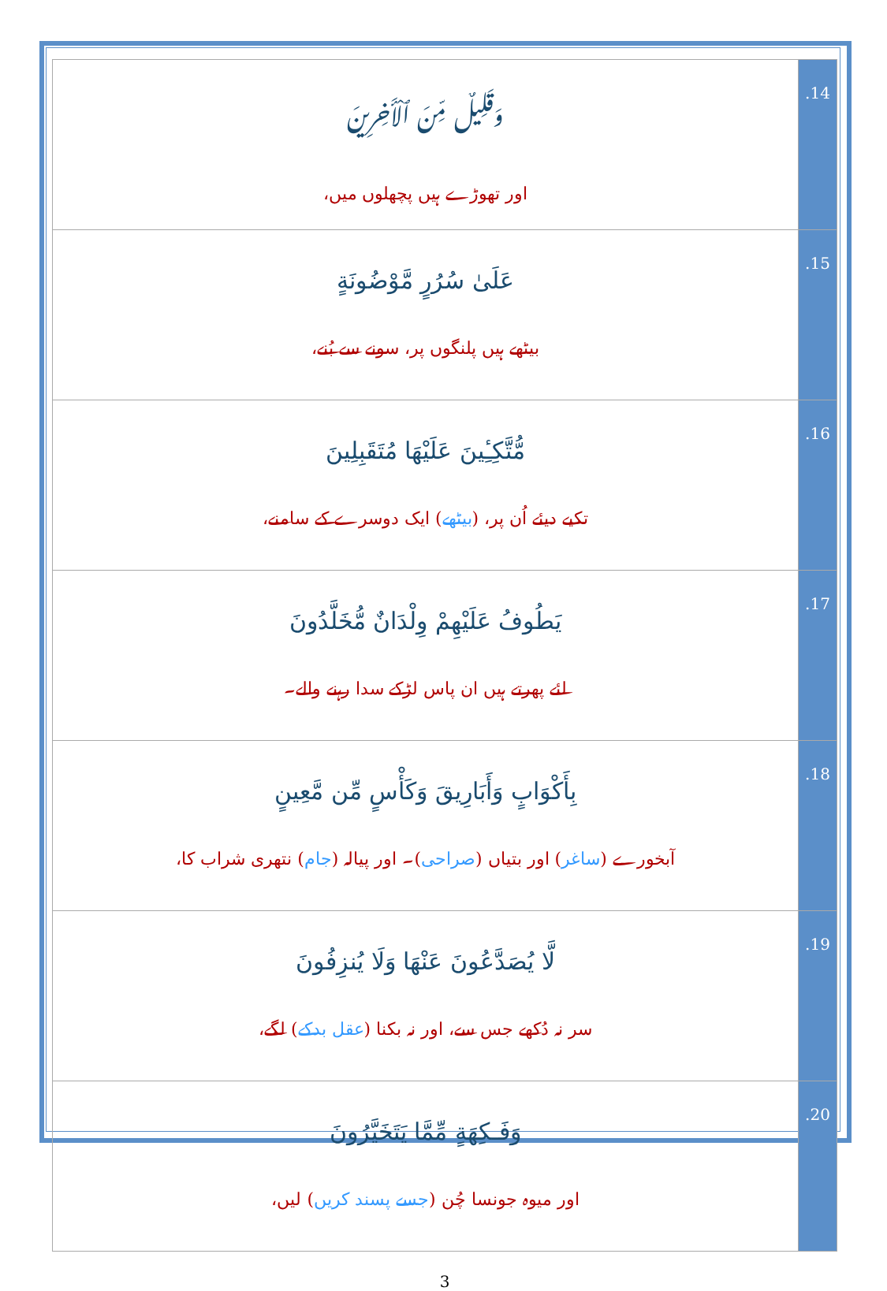| وَقَلِيلٌ مِّنَ ٱلْأَخِرِينَ اور تھوڑے ہیں پچھلوں میں، | .14 |
| عَلَىٰ سُرُرٍ مَّوْضُونَةٍ بیٹھے ہیں پلنگوں پر، سونے سے بُنے، | .15 |
| مُّتَّكِـِٔينَ عَلَيْهَا مُتَقَبِلِينَ تکیے دیئے اُن پر، ( بیٹھے ) ایک دوسرے کے سامنے، | .16 |
| يَطُوفُ عَلَيْهِمْ وِلْدَانٌ مُّخَلَّدُونَ لئے پھرتے ہیں ان پاس لڑکے سدا رہنے والے۔ | .17 |
| بِأَكْوَابٍ وَأَبَارِيقَ وَكَأْسٍ مِّن مَّعِينٍ آبخورے ( ساغر ) اور بتیاں ( صراحی )۔ اور پیالہ ( جام ) نتھری شراب کا، | .18 |
| لَّا يُصَدَّعُونَ عَنْهَا وَلَا يُنزِفُونَ سر نہ دُکھے جس سے، اور نہ بکنا ( عقل بدکے ) لگے، | .19 |
| وَفَـكِهَةٍ مِّمَّا يَتَخَيَّرُونَ اور میوہ جونسا چُن ( جسے پسند کریں ) لیں، | .20 |
3